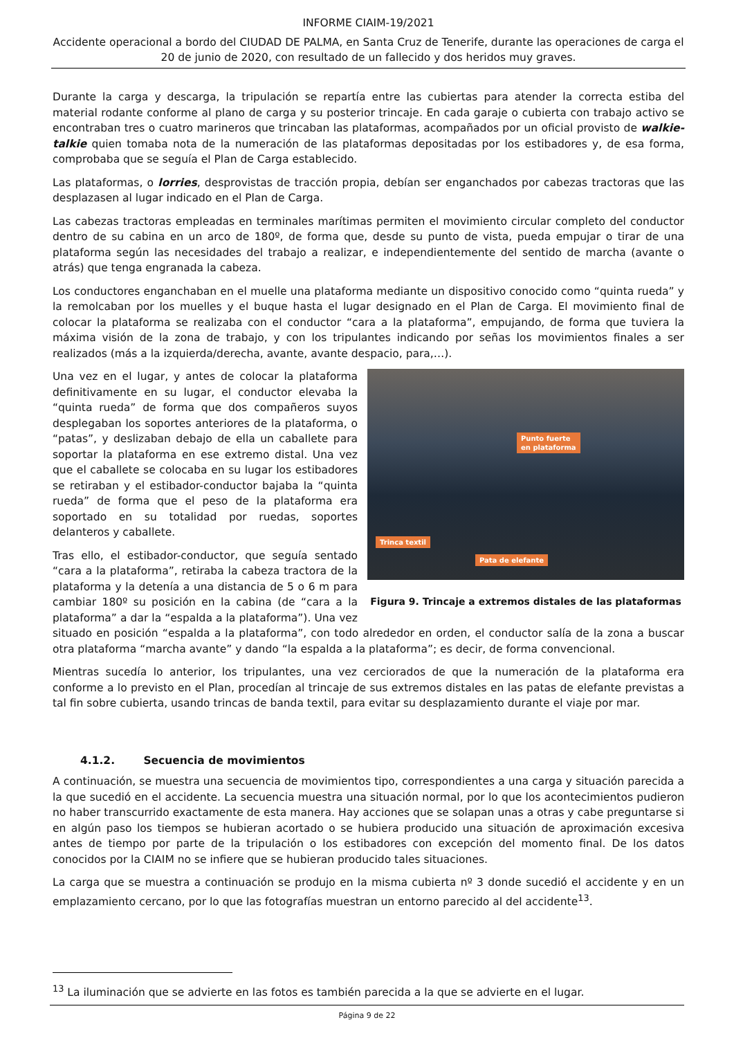INFORME CIAIM-19/2021
Accidente operacional a bordo del CIUDAD DE PALMA, en Santa Cruz de Tenerife, durante las operaciones de carga el 20 de junio de 2020, con resultado de un fallecido y dos heridos muy graves.
Durante la carga y descarga, la tripulación se repartía entre las cubiertas para atender la correcta estiba del material rodante conforme al plano de carga y su posterior trincaje. En cada garaje o cubierta con trabajo activo se encontraban tres o cuatro marineros que trincaban las plataformas, acompañados por un oficial provisto de walkie-talkie quien tomaba nota de la numeración de las plataformas depositadas por los estibadores y, de esa forma, comprobaba que se seguía el Plan de Carga establecido.
Las plataformas, o lorries, desprovistas de tracción propia, debían ser enganchados por cabezas tractoras que las desplazasen al lugar indicado en el Plan de Carga.
Las cabezas tractoras empleadas en terminales marítimas permiten el movimiento circular completo del conductor dentro de su cabina en un arco de 180º, de forma que, desde su punto de vista, pueda empujar o tirar de una plataforma según las necesidades del trabajo a realizar, e independientemente del sentido de marcha (avante o atrás) que tenga engranada la cabeza.
Los conductores enganchaban en el muelle una plataforma mediante un dispositivo conocido como “quinta rueda” y la remolcaban por los muelles y el buque hasta el lugar designado en el Plan de Carga. El movimiento final de colocar la plataforma se realizaba con el conductor “cara a la plataforma”, empujando, de forma que tuviera la máxima visión de la zona de trabajo, y con los tripulantes indicando por señas los movimientos finales a ser realizados (más a la izquierda/derecha, avante, avante despacio, para,…).
Punto fuerte
en plataforma
Trinca textil
Pata de elefante
Figura 9. Trincaje a extremos distales de las plataformas
Una vez en el lugar, y antes de colocar la plataforma definitivamente en su lugar, el conductor elevaba la “quinta rueda” de forma que dos compañeros suyos desplegaban los soportes anteriores de la plataforma, o “patas”, y deslizaban debajo de ella un caballete para soportar la plataforma en ese extremo distal. Una vez que el caballete se colocaba en su lugar los estibadores se retiraban y el estibador-conductor bajaba la “quinta rueda” de forma que el peso de la plataforma era soportado en su totalidad por ruedas, soportes delanteros y caballete.
Tras ello, el estibador-conductor, que seguía sentado “cara a la plataforma”, retiraba la cabeza tractora de la plataforma y la detenía a una distancia de 5 o 6 m para cambiar 180º su posición en la cabina (de “cara a la plataforma” a dar la “espalda a la plataforma”). Una vez situado en posición “espalda a la plataforma”, con todo alrededor en orden, el conductor salía de la zona a buscar otra plataforma “marcha avante” y dando “la espalda a la plataforma”; es decir, de forma convencional.
Mientras sucedía lo anterior, los tripulantes, una vez cerciorados de que la numeración de la plataforma era conforme a lo previsto en el Plan, procedían al trincaje de sus extremos distales en las patas de elefante previstas a tal fin sobre cubierta, usando trincas de banda textil, para evitar su desplazamiento durante el viaje por mar.
4.1.2. Secuencia de movimientos
A continuación, se muestra una secuencia de movimientos tipo, correspondientes a una carga y situación parecida a la que sucedió en el accidente. La secuencia muestra una situación normal, por lo que los acontecimientos pudieron no haber transcurrido exactamente de esta manera. Hay acciones que se solapan unas a otras y cabe preguntarse si en algún paso los tiempos se hubieran acortado o se hubiera producido una situación de aproximación excesiva antes de tiempo por parte de la tripulación o los estibadores con excepción del momento final. De los datos conocidos por la CIAIM no se infiere que se hubieran producido tales situaciones.
La carga que se muestra a continuación se produjo en la misma cubierta nº 3 donde sucedió el accidente y en un emplazamiento cercano, por lo que las fotografías muestran un entorno parecido al del accidente<sup>13</sup>.
<sup>13</sup> La iluminación que se advierte en las fotos es también parecida a la que se advierte en el lugar.
Página 9 de 22